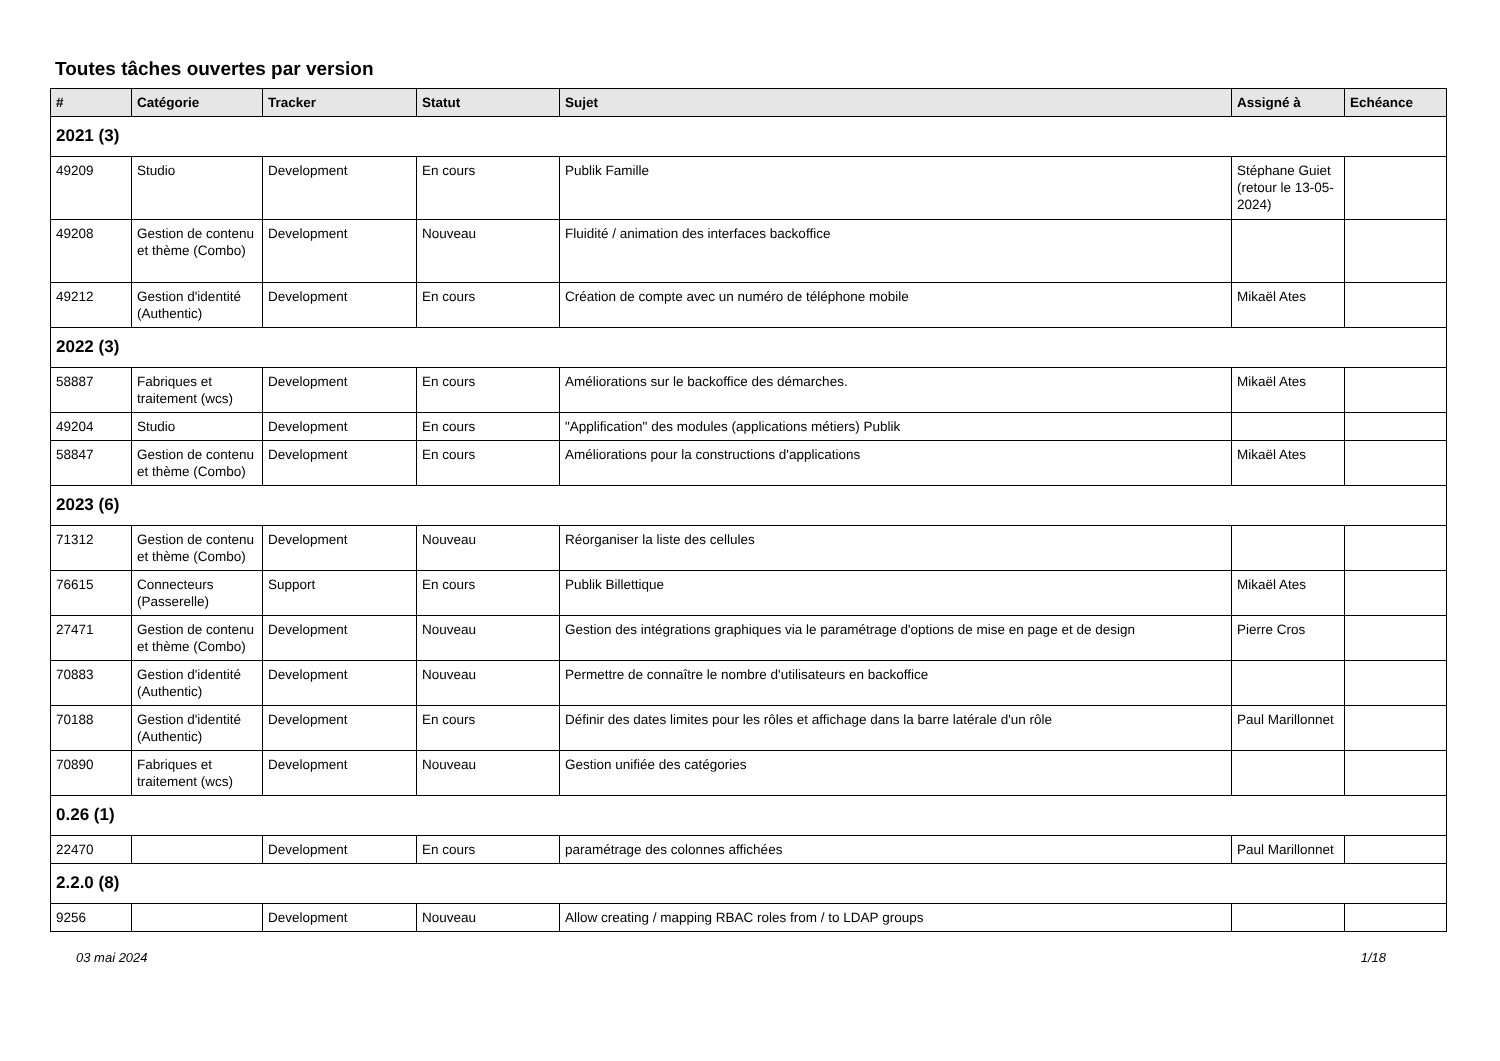Toutes tâches ouvertes par version
| # | Catégorie | Tracker | Statut | Sujet | Assigné à | Echéance |
| --- | --- | --- | --- | --- | --- | --- |
| 2021 (3) | | | | | | |
| 49209 | Studio | Development | En cours | Publik Famille | Stéphane Guiet (retour le 13-05-2024) | |
| 49208 | Gestion de contenu et thème (Combo) | Development | Nouveau | Fluidité / animation des interfaces backoffice | | |
| 49212 | Gestion d'identité (Authentic) | Development | En cours | Création de compte avec un numéro de téléphone mobile | Mikaël Ates | |
| 2022 (3) | | | | | | |
| 58887 | Fabriques et traitement (wcs) | Development | En cours | Améliorations sur le backoffice des démarches. | Mikaël Ates | |
| 49204 | Studio | Development | En cours | "Applification" des modules (applications métiers) Publik | | |
| 58847 | Gestion de contenu et thème (Combo) | Development | En cours | Améliorations pour la constructions d'applications | Mikaël Ates | |
| 2023 (6) | | | | | | |
| 71312 | Gestion de contenu et thème (Combo) | Development | Nouveau | Réorganiser la liste des cellules | | |
| 76615 | Connecteurs (Passerelle) | Support | En cours | Publik Billettique | Mikaël Ates | |
| 27471 | Gestion de contenu et thème (Combo) | Development | Nouveau | Gestion des intégrations graphiques via le paramétrage d'options de mise en page et de design | Pierre Cros | |
| 70883 | Gestion d'identité (Authentic) | Development | Nouveau | Permettre de connaître le nombre d'utilisateurs en backoffice | | |
| 70188 | Gestion d'identité (Authentic) | Development | En cours | Définir des dates limites pour les rôles et affichage dans la barre latérale d'un rôle | Paul Marillonnet | |
| 70890 | Fabriques et traitement (wcs) | Development | Nouveau | Gestion unifiée des catégories | | |
| 0.26 (1) | | | | | | |
| 22470 | | Development | En cours | paramétrage des colonnes affichées | Paul Marillonnet | |
| 2.2.0 (8) | | | | | | |
| 9256 | | Development | Nouveau | Allow creating / mapping RBAC roles from / to LDAP groups | | |
03 mai 2024 1/18